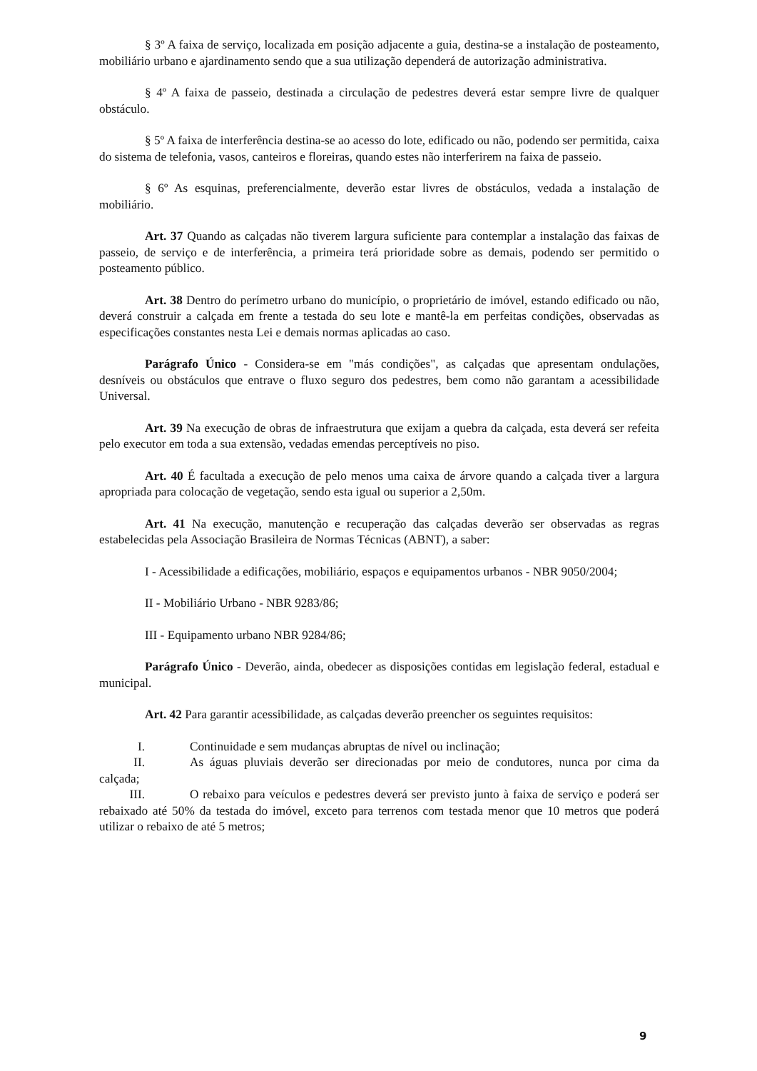§ 3º A faixa de serviço, localizada em posição adjacente a guia, destina-se a instalação de posteamento, mobiliário urbano e ajardinamento sendo que a sua utilização dependerá de autorização administrativa.
§ 4º A faixa de passeio, destinada a circulação de pedestres deverá estar sempre livre de qualquer obstáculo.
§ 5º A faixa de interferência destina-se ao acesso do lote, edificado ou não, podendo ser permitida, caixa do sistema de telefonia, vasos, canteiros e floreiras, quando estes não interferirem na faixa de passeio.
§ 6º As esquinas, preferencialmente, deverão estar livres de obstáculos, vedada a instalação de mobiliário.
Art. 37 Quando as calçadas não tiverem largura suficiente para contemplar a instalação das faixas de passeio, de serviço e de interferência, a primeira terá prioridade sobre as demais, podendo ser permitido o posteamento público.
Art. 38 Dentro do perímetro urbano do município, o proprietário de imóvel, estando edificado ou não, deverá construir a calçada em frente a testada do seu lote e mantê-la em perfeitas condições, observadas as especificações constantes nesta Lei e demais normas aplicadas ao caso.
Parágrafo Único - Considera-se em "más condições", as calçadas que apresentam ondulações, desníveis ou obstáculos que entrave o fluxo seguro dos pedestres, bem como não garantam a acessibilidade Universal.
Art. 39 Na execução de obras de infraestrutura que exijam a quebra da calçada, esta deverá ser refeita pelo executor em toda a sua extensão, vedadas emendas perceptíveis no piso.
Art. 40 É facultada a execução de pelo menos uma caixa de árvore quando a calçada tiver a largura apropriada para colocação de vegetação, sendo esta igual ou superior a 2,50m.
Art. 41 Na execução, manutenção e recuperação das calçadas deverão ser observadas as regras estabelecidas pela Associação Brasileira de Normas Técnicas (ABNT), a saber:
I - Acessibilidade a edificações, mobiliário, espaços e equipamentos urbanos - NBR 9050/2004;
II - Mobiliário Urbano - NBR 9283/86;
III - Equipamento urbano NBR 9284/86;
Parágrafo Único - Deverão, ainda, obedecer as disposições contidas em legislação federal, estadual e municipal.
Art. 42 Para garantir acessibilidade, as calçadas deverão preencher os seguintes requisitos:
I. Continuidade e sem mudanças abruptas de nível ou inclinação;
II. As águas pluviais deverão ser direcionadas por meio de condutores, nunca por cima da calçada;
III. O rebaixo para veículos e pedestres deverá ser previsto junto à faixa de serviço e poderá ser rebaixado até 50% da testada do imóvel, exceto para terrenos com testada menor que 10 metros que poderá utilizar o rebaixo de até 5 metros;
9